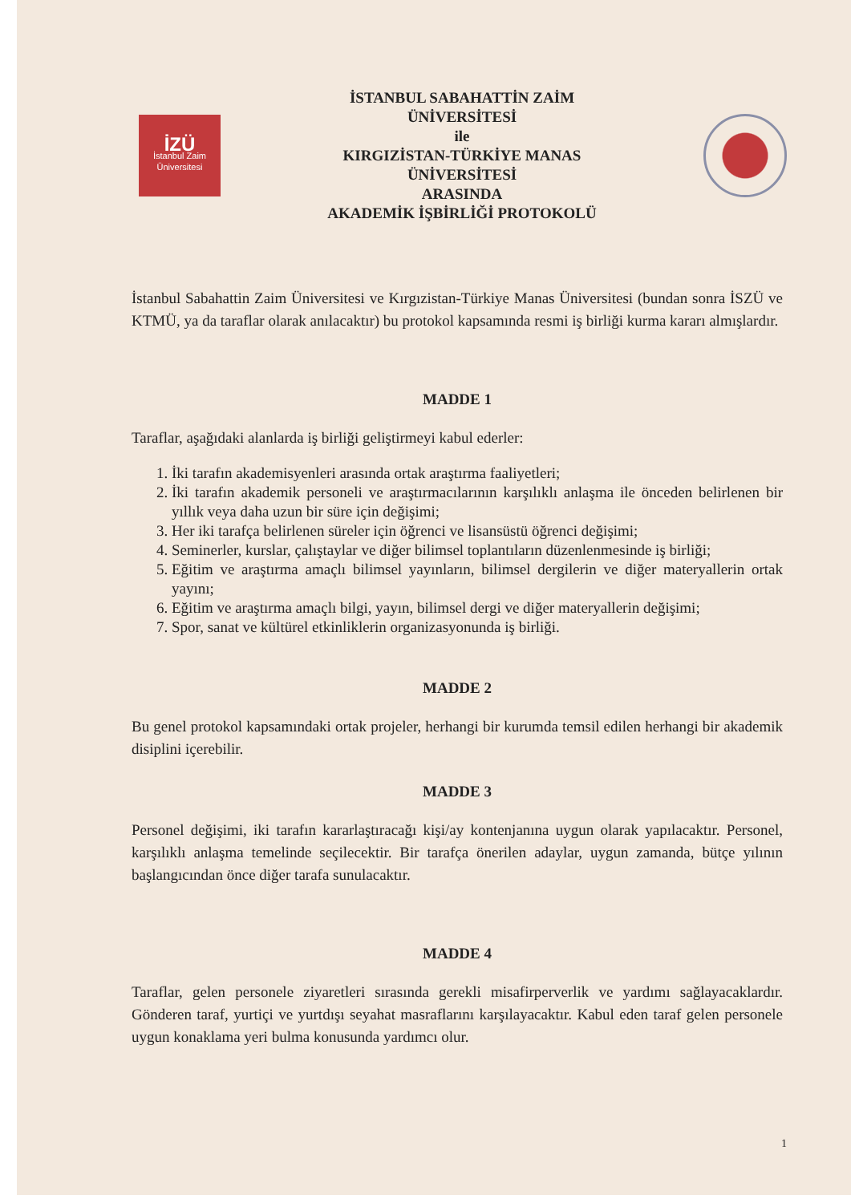İZÜ
İstanbul Zaim
Üniversitesi
İSTANBUL SABAHATTİN ZAİM
ÜNİVERSİTESİ
ile
KIRGIZİSTAN-TÜRKİYE MANAS
ÜNİVERSİTESİ
ARASINDA
AKADEMİK İŞBİRLİĞİ PROTOKOLÜ
İstanbul Sabahattin Zaim Üniversitesi ve Kırgızistan-Türkiye Manas Üniversitesi (bundan sonra İSZÜ ve KTMÜ, ya da taraflar olarak anılacaktır) bu protokol kapsamında resmi iş birliği kurma kararı almışlardır.
MADDE 1
Taraflar, aşağıdaki alanlarda iş birliği geliştirmeyi kabul ederler:
1. İki tarafın akademisyenleri arasında ortak araştırma faaliyetleri;
2. İki tarafın akademik personeli ve araştırmacılarının karşılıklı anlaşma ile önceden belirlenen bir yıllık veya daha uzun bir süre için değişimi;
3. Her iki tarafça belirlenen süreler için öğrenci ve lisansüstü öğrenci değişimi;
4. Seminerler, kurslar, çalıştaylar ve diğer bilimsel toplantıların düzenlenmesinde iş birliği;
5. Eğitim ve araştırma amaçlı bilimsel yayınların, bilimsel dergilerin ve diğer materyallerin ortak yayını;
6. Eğitim ve araştırma amaçlı bilgi, yayın, bilimsel dergi ve diğer materyallerin değişimi;
7. Spor, sanat ve kültürel etkinliklerin organizasyonunda iş birliği.
MADDE 2
Bu genel protokol kapsamındaki ortak projeler, herhangi bir kurumda temsil edilen herhangi bir akademik disiplini içerebilir.
MADDE 3
Personel değişimi, iki tarafın kararlaştıracağı kişi/ay kontenjanına uygun olarak yapılacaktır. Personel, karşılıklı anlaşma temelinde seçilecektir. Bir tarafça önerilen adaylar, uygun zamanda, bütçe yılının başlangıcından önce diğer tarafa sunulacaktır.
MADDE 4
Taraflar, gelen personele ziyaretleri sırasında gerekli misafirperverlik ve yardımı sağlayacaklardır. Gönderen taraf, yurtiçi ve yurtdışı seyahat masraflarını karşılayacaktır. Kabul eden taraf gelen personele uygun konaklama yeri bulma konusunda yardımcı olur.
1